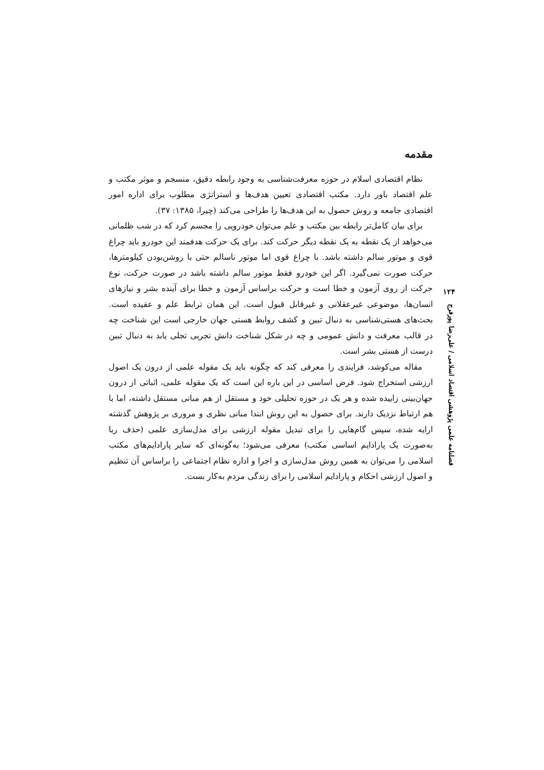مقدمه
نظام اقتصادی اسلام در حوزه معرفت‌شناسی به وجود رابطه دقیق، منسجم و موثر مکتب و علم اقتصاد باور دارد. مکتب اقتصادی تعیین هدف‌ها و استراتژی مطلوب برای اداره امور اقتصادی جامعه و روش حصول به این هدف‌ها را طراحی می‌کند (چیرا، ۱۳۸۵: ۳۷).
برای بیان کامل‌تر رابطه بین مکتب و علم می‌توان خودرویی را مجسم کرد که در شب ظلمانی می‌خواهد از یک نقطه به یک نقطه دیگر حرکت کند. برای یک حرکت هدفمند این خودرو باید چراغ قوی و موتور سالم داشته باشد. با چراغ قوی اما موتور ناسالم حتی با روشن‌بودن کیلومترها، حرکت صورت نمی‌گیرد. اگر این خودرو فقط موتور سالم داشته باشد در صورت حرکت، نوع حرکت از روی آزمون و خطا است و حرکت براساس آزمون و خطا برای آینده بشر و نیازهای انسان‌ها، موضوعی غیرعقلانی و غیرقابل قبول است. این همان ترابط علم و عقیده است. بحث‌های هستی‌شناسی به دنبال تبین و کشف روابط هستی جهان خارجی است این شناخت چه در قالب معرفت و دانش عمومی و چه در شکل شناخت دانش تجربی تجلی یابد به دنبال تبین درست از هستی بشر است.
مقاله می‌کوشد، فرایندی را معرفی کند که چگونه باید یک مقوله علمی از درون یک اصول ارزشی استخراج شود. فرض اساسی در این باره این است که یک مقوله علمی، اثباتی از درون جهان‌بینی زاییده شده و هر یک در حوزه تحلیلی خود و مستقل از هم مبانی مستقل داشته، اما با هم ارتباط نزدیک دارند. برای حصول به این روش ابتدا مبانی نظری و مروری بر پژوهش گذشته ارایه شده، سپس گام‌هایی را برای تبدیل مقوله ارزشی برای مدل‌سازی علمی (حذف ربا به‌صورت یک پارادایم اساسی مکتب) معرفی می‌شود؛ به‌گونه‌ای که سایر پارادایم‌های مکتب اسلامی را می‌توان به همین روش مدل‌سازی و اجرا و اداره نظام اجتماعی را براساس آن تنظیم و اصول ارزشی احکام و پارادایم اسلامی را برای زندگی مردم به‌کار بست.
۱۲۴
فصلنامه علمی پژوهشی اقتصاد اسلامی / علی‌رضا پورفرج